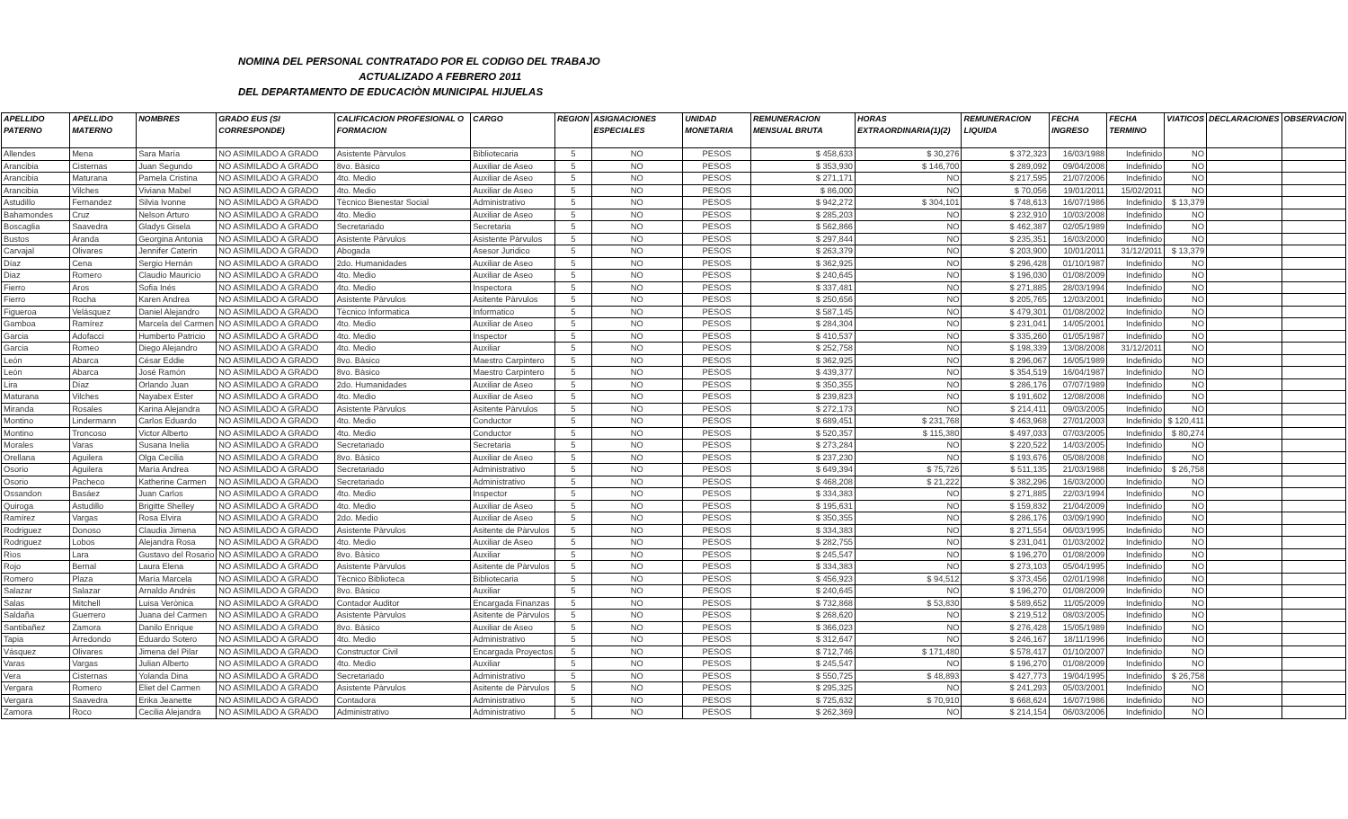NOMINA DEL PERSONAL CONTRATADO POR EL CODIGO DEL TRABAJO
ACTUALIZADO A FEBRERO 2011
DEL DEPARTAMENTO DE EDUCACIÒN MUNICIPAL HIJUELAS
| APELLIDO PATERNO | APELLIDO MATERNO | NOMBRES | GRADO EUS (SI CORRESPONDE) | CALIFICACION PROFESIONAL O FORMACION | CARGO | REGION | ASIGNACIONES ESPECIALES | UNIDAD MONETARIA | REMUNERACION MENSUAL BRUTA | HORAS EXTRAORDINARIA(1)(2) | REMUNERACION LIQUIDA | FECHA INGRESO | FECHA TERMINO | VIATICOS | DECLARACIONES | OBSERVACION |
| --- | --- | --- | --- | --- | --- | --- | --- | --- | --- | --- | --- | --- | --- | --- | --- | --- |
| Allendes | Mena | Sara María | NO ASIMILADO A GRADO | Asistente Pàrvulos | Bibliotecaria | 5 | NO | PESOS | $ 458,633 | $ 30,276 | $ 372,323 | 16/03/1988 | Indefinido | NO | | |
| Arancibia | Cisternas | Juan Segundo | NO ASIMILADO A GRADO | 8vo. Bàsico | Auxiliar de Aseo | 5 | NO | PESOS | $ 353,930 | $ 146,700 | $ 289,092 | 09/04/2008 | Indefinido | NO | | |
| Arancibia | Maturana | Pamela Cristina | NO ASIMILADO A GRADO | 4to. Medio | Auxiliar de Aseo | 5 | NO | PESOS | $ 271,171 | NO | $ 217,595 | 21/07/2006 | Indefinido | NO | | |
| Arancibia | Vilches | Viviana Mabel | NO ASIMILADO A GRADO | 4to. Medio | Auxiliar de Aseo | 5 | NO | PESOS | $ 86,000 | NO | $ 70,056 | 19/01/2011 | 15/02/2011 | NO | | |
| Astudillo | Fernandez | Silvia Ivonne | NO ASIMILADO A GRADO | Tècnico Bienestar Social | Administrativo | 5 | NO | PESOS | $ 942,272 | $ 304,101 | $ 748,613 | 16/07/1986 | Indefinido | $ 13,379 | | |
| Bahamondes | Cruz | Nelson Arturo | NO ASIMILADO A GRADO | 4to. Medio | Auxiliar de Aseo | 5 | NO | PESOS | $ 285,203 | NO | $ 232,910 | 10/03/2008 | Indefinido | NO | | |
| Boscaglia | Saavedra | Gladys Gisela | NO ASIMILADO A GRADO | Secretariado | Secretaria | 5 | NO | PESOS | $ 562,866 | NO | $ 462,387 | 02/05/1989 | Indefinido | NO | | |
| Bustos | Aranda | Georgina Antonia | NO ASIMILADO A GRADO | Asistente Pàrvulos | Asistente Pàrvulos | 5 | NO | PESOS | $ 297,844 | NO | $ 235,351 | 16/03/2000 | Indefinido | NO | | |
| Carvajal | Olivares | Jennifer Caterin | NO ASIMILADO A GRADO | Abogada | Asesor Juridico | 5 | NO | PESOS | $ 263,379 | NO | $ 203,900 | 10/01/2011 | 31/12/2011 | $ 13,379 | | |
| Díaz | Cena | Sergio Hernán | NO ASIMILADO A GRADO | 2do. Humanidades | Auxiliar de Aseo | 5 | NO | PESOS | $ 362,925 | NO | $ 296,428 | 01/10/1987 | Indefinido | NO | | |
| Diaz | Romero | Claudio Mauricio | NO ASIMILADO A GRADO | 4to. Medio | Auxiliar de Aseo | 5 | NO | PESOS | $ 240,645 | NO | $ 196,030 | 01/08/2009 | Indefinido | NO | | |
| Fierro | Aros | Sofia Inés | NO ASIMILADO A GRADO | 4to. Medio | Inspectora | 5 | NO | PESOS | $ 337,481 | NO | $ 271,885 | 28/03/1994 | Indefinido | NO | | |
| Fierro | Rocha | Karen Andrea | NO ASIMILADO A GRADO | Asistente Pàrvulos | Asitente Pàrvulos | 5 | NO | PESOS | $ 250,656 | NO | $ 205,765 | 12/03/2001 | Indefinido | NO | | |
| Figueroa | Velásquez | Daniel Alejandro | NO ASIMILADO A GRADO | Tècnico Informatica | Informatico | 5 | NO | PESOS | $ 587,145 | NO | $ 479,301 | 01/08/2002 | Indefinido | NO | | |
| Gamboa | Ramírez | Marcela del Carmen | NO ASIMILADO A GRADO | 4to. Medio | Auxiliar de Aseo | 5 | NO | PESOS | $ 284,304 | NO | $ 231,041 | 14/05/2001 | Indefinido | NO | | |
| Garcia | Adofacci | Humberto Patricio | NO ASIMILADO A GRADO | 4to. Medio | Inspector | 5 | NO | PESOS | $ 410,537 | NO | $ 335,260 | 01/05/1987 | Indefinido | NO | | |
| Garcia | Romeo | Diego Alejandro | NO ASIMILADO A GRADO | 4to. Medio | Auxiliar | 5 | NO | PESOS | $ 252,758 | NO | $ 198,339 | 13/08/2008 | 31/12/2011 | NO | | |
| León | Abarca | César Eddie | NO ASIMILADO A GRADO | 8vo. Bàsico | Maestro Carpintero | 5 | NO | PESOS | $ 362,925 | NO | $ 296,067 | 16/05/1989 | Indefinido | NO | | |
| León | Abarca | José Ramón | NO ASIMILADO A GRADO | 8vo. Bàsico | Maestro Carpintero | 5 | NO | PESOS | $ 439,377 | NO | $ 354,519 | 16/04/1987 | Indefinido | NO | | |
| Lira | Díaz | Orlando Juan | NO ASIMILADO A GRADO | 2do. Humanidades | Auxiliar de Aseo | 5 | NO | PESOS | $ 350,355 | NO | $ 286,176 | 07/07/1989 | Indefinido | NO | | |
| Maturana | Vilches | Nayabex Ester | NO ASIMILADO A GRADO | 4to. Medio | Auxiliar de Aseo | 5 | NO | PESOS | $ 239,823 | NO | $ 191,602 | 12/08/2008 | Indefinido | NO | | |
| Miranda | Rosales | Karina Alejandra | NO ASIMILADO A GRADO | Asistente Pàrvulos | Asitente Pàrvulos | 5 | NO | PESOS | $ 272,173 | NO | $ 214,411 | 09/03/2005 | Indefinido | NO | | |
| Montino | Lindermann | Carlos Eduardo | NO ASIMILADO A GRADO | 4to. Medio | Conductor | 5 | NO | PESOS | $ 689,451 | $ 231,768 | $ 463,968 | 27/01/2003 | Indefinido | $ 120,411 | | |
| Montino | Troncoso | Victor Alberto | NO ASIMILADO A GRADO | 4to. Medio | Conductor | 5 | NO | PESOS | $ 520,357 | $ 115,380 | $ 497,033 | 07/03/2005 | Indefinido | $ 80,274 | | |
| Morales | Varas | Susana Inelia | NO ASIMILADO A GRADO | Secretariado | Secretaria | 5 | NO | PESOS | $ 273,284 | NO | $ 220,522 | 14/03/2005 | Indefinido | NO | | |
| Orellana | Aguilera | Olga Cecilia | NO ASIMILADO A GRADO | 8vo. Bàsico | Auxiliar de Aseo | 5 | NO | PESOS | $ 237,230 | NO | $ 193,676 | 05/08/2008 | Indefinido | NO | | |
| Osorio | Aguilera | María Andrea | NO ASIMILADO A GRADO | Secretariado | Administrativo | 5 | NO | PESOS | $ 649,394 | $ 75,726 | $ 511,135 | 21/03/1988 | Indefinido | $ 26,758 | | |
| Osorio | Pacheco | Katherine Carmen | NO ASIMILADO A GRADO | Secretariado | Administrativo | 5 | NO | PESOS | $ 468,208 | $ 21,222 | $ 382,296 | 16/03/2000 | Indefinido | NO | | |
| Ossandon | Basáez | Juan Carlos | NO ASIMILADO A GRADO | 4to. Medio | Inspector | 5 | NO | PESOS | $ 334,383 | NO | $ 271,885 | 22/03/1994 | Indefinido | NO | | |
| Quiroga | Astudillo | Brigitte Shelley | NO ASIMILADO A GRADO | 4to. Medio | Auxiliar de Aseo | 5 | NO | PESOS | $ 195,631 | NO | $ 159,832 | 21/04/2009 | Indefinido | NO | | |
| Ramírez | Vargas | Rosa Elvira | NO ASIMILADO A GRADO | 2do. Medio | Auxiliar de Aseo | 5 | NO | PESOS | $ 350,355 | NO | $ 286,176 | 03/09/1990 | Indefinido | NO | | |
| Rodriguez | Donoso | Claudia Jimena | NO ASIMILADO A GRADO | Asistente Pàrvulos | Asitente de Pàrvulos | 5 | NO | PESOS | $ 334,383 | NO | $ 271,554 | 06/03/1995 | Indefinido | NO | | |
| Rodriguez | Lobos | Alejandra Rosa | NO ASIMILADO A GRADO | 4to. Medio | Auxiliar de Aseo | 5 | NO | PESOS | $ 282,755 | NO | $ 231,041 | 01/03/2002 | Indefinido | NO | | |
| Rìos | Lara | Gustavo del Rosario | NO ASIMILADO A GRADO | 8vo. Bàsico | Auxiliar | 5 | NO | PESOS | $ 245,547 | NO | $ 196,270 | 01/08/2009 | Indefinido | NO | | |
| Rojo | Bernal | Laura Elena | NO ASIMILADO A GRADO | Asistente Pàrvulos | Asitente de Pàrvulos | 5 | NO | PESOS | $ 334,383 | NO | $ 273,103 | 05/04/1995 | Indefinido | NO | | |
| Romero | Plaza | María Marcela | NO ASIMILADO A GRADO | Tècnico Biblioteca | Bibliotecaria | 5 | NO | PESOS | $ 456,923 | $ 94,512 | $ 373,456 | 02/01/1998 | Indefinido | NO | | |
| Salazar | Salazar | Arnaldo Andrès | NO ASIMILADO A GRADO | 8vo. Bàsico | Auxiliar | 5 | NO | PESOS | $ 240,645 | NO | $ 196,270 | 01/08/2009 | Indefinido | NO | | |
| Salas | Mitchell | Luisa Verònica | NO ASIMILADO A GRADO | Contador Auditor | Encargada Finanzas | 5 | NO | PESOS | $ 732,868 | $ 53,830 | $ 589,652 | 11/05/2009 | Indefinido | NO | | |
| Saldaña | Guerrero | Juana del Carmen | NO ASIMILADO A GRADO | Asistente Pàrvulos | Asitente de Pàrvulos | 5 | NO | PESOS | $ 268,620 | NO | $ 219,512 | 08/03/2005 | Indefinido | NO | | |
| Santibañez | Zamora | Danilo Enrique | NO ASIMILADO A GRADO | 8vo. Bàsico | Auxiliar de Aseo | 5 | NO | PESOS | $ 366,023 | NO | $ 276,428 | 15/05/1989 | Indefinido | NO | | |
| Tapia | Arredondo | Eduardo Sotero | NO ASIMILADO A GRADO | 4to. Medio | Administrativo | 5 | NO | PESOS | $ 312,647 | NO | $ 246,167 | 18/11/1996 | Indefinido | NO | | |
| Vásquez | Olivares | Jimena del Pilar | NO ASIMILADO A GRADO | Constructor Civil | Encargada Proyectos | 5 | NO | PESOS | $ 712,746 | $ 171,480 | $ 578,417 | 01/10/2007 | Indefinido | NO | | |
| Varas | Vargas | Julian Alberto | NO ASIMILADO A GRADO | 4to. Medio | Auxiliar | 5 | NO | PESOS | $ 245,547 | NO | $ 196,270 | 01/08/2009 | Indefinido | NO | | |
| Vera | Cisternas | Yolanda Dina | NO ASIMILADO A GRADO | Secretariado | Administrativo | 5 | NO | PESOS | $ 550,725 | $ 48,893 | $ 427,773 | 19/04/1995 | Indefinido | $ 26,758 | | |
| Vergara | Romero | Eliet del Carmen | NO ASIMILADO A GRADO | Asistente Pàrvulos | Asitente de Pàrvulos | 5 | NO | PESOS | $ 295,325 | NO | $ 241,293 | 05/03/2001 | Indefinido | NO | | |
| Vergara | Saavedra | Erika Jeanette | NO ASIMILADO A GRADO | Contadora | Administrativo | 5 | NO | PESOS | $ 725,632 | $ 70,910 | $ 668,624 | 16/07/1986 | Indefinido | NO | | |
| Zamora | Roco | Cecilia Alejandra | NO ASIMILADO A GRADO | Administrativo | Administrativo | 5 | NO | PESOS | $ 262,369 | NO | $ 214,154 | 06/03/2006 | Indefinido | NO | | |